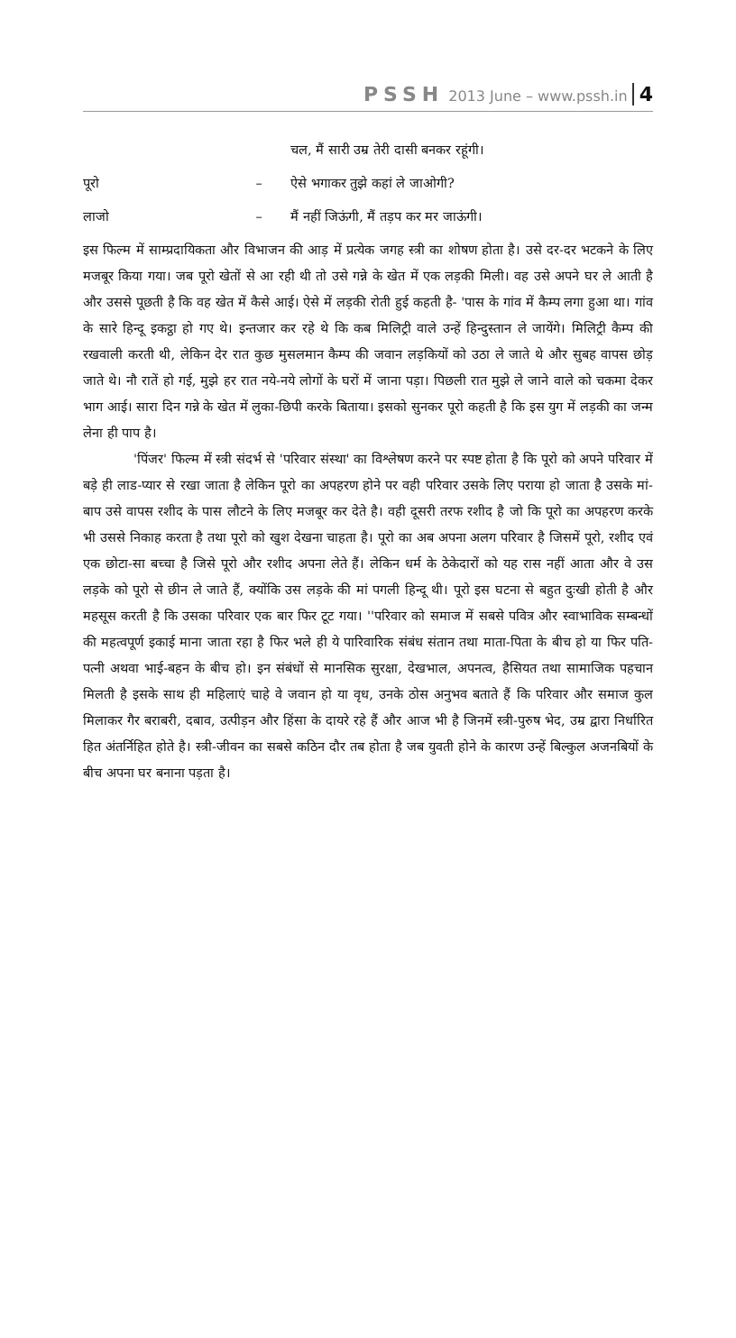PSSH 2013 June – www.pssh.in 4
चल, मैं सारी उम्र तेरी दासी बनकर रहूंगी।
पूरो – ऐसे भगाकर तुझे कहां ले जाओगी?
लाजो – मैं नहीं जिऊंगी, मैं तड़प कर मर जाऊंगी।
इस फिल्म में साम्प्रदायिकता और विभाजन की आड़ में प्रत्येक जगह स्त्री का शोषण होता है। उसे दर-दर भटकने के लिए मजबूर किया गया। जब पूरो खेतों से आ रही थी तो उसे गन्ने के खेत में एक लड़की मिली। वह उसे अपने घर ले आती है और उससे पूछती है कि वह खेत में कैसे आई। ऐसे में लड़की रोती हुई कहती है- 'पास के गांव में कैम्प लगा हुआ था। गांव के सारे हिन्दू इकट्ठा हो गए थे। इन्तजार कर रहे थे कि कब मिलिट्री वाले उन्हें हिन्दुस्तान ले जायेंगे। मिलिट्री कैम्प की रखवाली करती थी, लेकिन देर रात कुछ मुसलमान कैम्प की जवान लड़कियों को उठा ले जाते थे और सुबह वापस छोड़ जाते थे। नौ रातें हो गई, मुझे हर रात नये-नये लोगों के घरों में जाना पड़ा। पिछली रात मुझे ले जाने वाले को चकमा देकर भाग आई। सारा दिन गन्ने के खेत में लुका-छिपी करके बिताया। इसको सुनकर पूरो कहती है कि इस युग में लड़की का जन्म लेना ही पाप है।
'पिंजर' फिल्म में स्त्री संदर्भ से 'परिवार संस्था' का विश्लेषण करने पर स्पष्ट होता है कि पूरो को अपने परिवार में बड़े ही लाड-प्यार से रखा जाता है लेकिन पूरो का अपहरण होने पर वही परिवार उसके लिए पराया हो जाता है उसके मां-बाप उसे वापस रशीद के पास लौटने के लिए मजबूर कर देते है। वही दूसरी तरफ रशीद है जो कि पूरो का अपहरण करके भी उससे निकाह करता है तथा पूरो को खुश देखना चाहता है। पूरो का अब अपना अलग परिवार है जिसमें पूरो, रशीद एवं एक छोटा-सा बच्चा है जिसे पूरो और रशीद अपना लेते हैं। लेकिन धर्म के ठेकेदारों को यह रास नहीं आता और वे उस लड़के को पूरो से छीन ले जाते हैं, क्योंकि उस लड़के की मां पगली हिन्दू थी। पूरो इस घटना से बहुत दुःखी होती है और महसूस करती है कि उसका परिवार एक बार फिर टूट गया। ''परिवार को समाज में सबसे पवित्र और स्वाभाविक सम्बन्धों की महत्वपूर्ण इकाई माना जाता रहा है फिर भले ही ये पारिवारिक संबंध संतान तथा माता-पिता के बीच हो या फिर पति-पत्नी अथवा भाई-बहन के बीच हो। इन संबंधों से मानसिक सुरक्षा, देखभाल, अपनत्व, हैसियत तथा सामाजिक पहचान मिलती है इसके साथ ही महिलाएं चाहे वे जवान हो या वृध, उनके ठोस अनुभव बताते हैं कि परिवार और समाज कुल मिलाकर गैर बराबरी, दबाव, उत्पीड़न और हिंसा के दायरे रहे हैं और आज भी है जिनमें स्त्री-पुरुष भेद, उम्र द्वारा निर्धारित हित अंतर्निहित होते है। स्त्री-जीवन का सबसे कठिन दौर तब होता है जब युवती होने के कारण उन्हें बिल्कुल अजनबियों के बीच अपना घर बनाना पड़ता है।